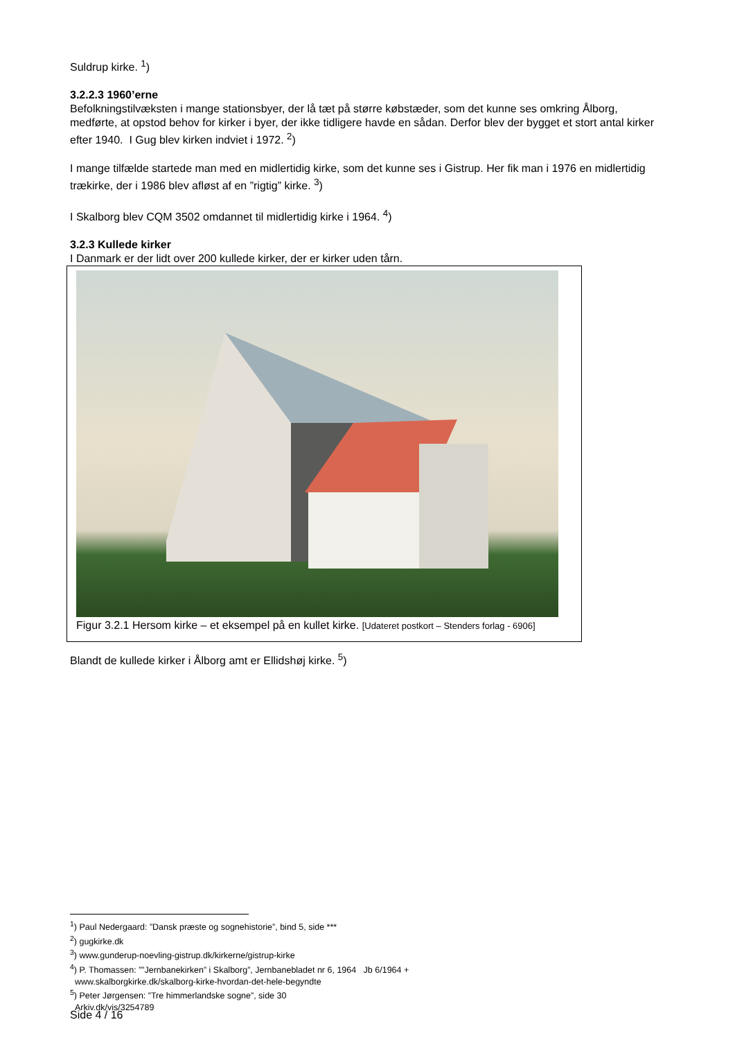Suldrup kirke. <sup>1</sup>)
3.2.2.3 1960’erne
Befolkningstilvæksten i mange stationsbyer, der lå tæt på større købstæder, som det kunne ses omkring Ålborg, medførte, at opstod behov for kirker i byer, der ikke tidligere havde en sådan. Derfor blev der bygget et stort antal kirker efter 1940. I Gug blev kirken indviet i 1972. <sup>2</sup>)
I mange tilfælde startede man med en midlertidig kirke, som det kunne ses i Gistrup. Her fik man i 1976 en midlertidig trækirke, der i 1986 blev afløst af en ”rigtig” kirke. <sup>3</sup>)
I Skalborg blev CQM 3502 omdannet til midlertidig kirke i 1964. <sup>4</sup>)
3.2.3 Kullede kirker
I Danmark er der lidt over 200 kullede kirker, der er kirker uden tårn.
Figur 3.2.1 Hersom kirke – et eksempel på en kullet kirke. [Udateret postkort – Stenders forlag - 6906]
Blandt de kullede kirker i Ålborg amt er Ellidshøj kirke. <sup>5</sup>)
<sup>1</sup>) Paul Nedergaard: ”Dansk præste og sognehistorie”, bind 5, side ***
<sup>2</sup>) gugkirke.dk
<sup>3</sup>) www.gunderup-noevling-gistrup.dk/kirkerne/gistrup-kirke
<sup>4</sup>) P. Thomassen: ””Jernbanekirken” i Skalborg”, Jernbanebladet nr 6, 1964 Jb 6/1964 +
www.skalborgkirke.dk/skalborg-kirke-hvordan-det-hele-begyndte
<sup>5</sup>) Peter Jørgensen: ”Tre himmerlandske sogne”, side 30
Arkiv.dk/vis/3254789
Side 4 / 16